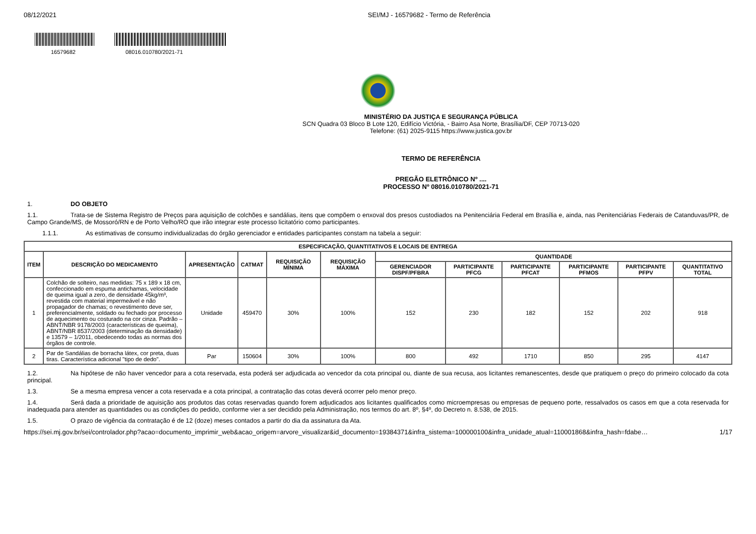08/12/2021 SEI/MJ - 16579682 - Termo de Referência
16579682 08016.010780/2021-71
MINISTÉRIO DA JUSTIÇA E SEGURANÇA PÚBLICA
SCN Quadra 03 Bloco B Lote 120, Edifício Victória, - Bairro Asa Norte, Brasília/DF, CEP 70713-020
Telefone: (61) 2025-9115 https://www.justica.gov.br
TERMO DE REFERÊNCIA
PREGÃO ELETRÔNICO Nº ....
PROCESSO Nº 08016.010780/2021-71
1. DO OBJETO
1.1. Trata-se de Sistema Registro de Preços para aquisição de colchões e sandálias, itens que compõem o enxoval dos presos custodiados na Penitenciária Federal em Brasília e, ainda, nas Penitenciárias Federais de Catanduvas/PR, de Campo Grande/MS, de Mossoró/RN e de Porto Velho/RO que irão integrar este processo licitatório como participantes.
1.1.1. As estimativas de consumo individualizadas do órgão gerenciador e entidades participantes constam na tabela a seguir:
| ESPECIFICAÇÃO, QUANTITATIVOS E LOCAIS DE ENTREGA | | | | | | | | | | | |
| --- | --- | --- | --- | --- | --- | --- | --- | --- | --- | --- | --- |
| ITEM | DESCRIÇÃO DO MEDICAMENTO | APRESENTAÇÃO | CATMAT | REQUISIÇÃO MÍNIMA | REQUISIÇÃO MÁXIMA | QUANTIDADE | | | | | |
| | | | | | | GERENCIADOR DISPF/PFBRA | PARTICIPANTE PFCG | PARTICIPANTE PFCAT | PARTICIPANTE PFMOS | PARTICIPANTE PFPV | QUANTITATIVO TOTAL |
| 1 | Colchão de solteiro, nas medidas: 75 x 189 x 18 cm, confeccionado em espuma antichamas, velocidade de queima igual a zero, de densidade 45kg/m³, revestida com material impermeável e não propagador de chamas; o revestimento deve ser, preferencialmente, soldado ou fechado por processo de aquecimento ou costurado na cor cinza. Padrão – ABNT/NBR 9178/2003 (características de queima), ABNT/NBR 8537/2003 (determinação da densidade) e 13579 – 1/2011, obedecendo todas as normas dos órgãos de controle. | Unidade | 459470 | 30% | 100% | 152 | 230 | 182 | 152 | 202 | 918 |
| 2 | Par de Sandálias de borracha látex, cor preta, duas tiras. Característica adicional "tipo de dedo". | Par | 150604 | 30% | 100% | 800 | 492 | 1710 | 850 | 295 | 4147 |
1.2. Na hipótese de não haver vencedor para a cota reservada, esta poderá ser adjudicada ao vencedor da cota principal ou, diante de sua recusa, aos licitantes remanescentes, desde que pratiquem o preço do primeiro colocado da cota principal.
1.3. Se a mesma empresa vencer a cota reservada e a cota principal, a contratação das cotas deverá ocorrer pelo menor preço.
1.4. Será dada a prioridade de aquisição aos produtos das cotas reservadas quando forem adjudicados aos licitantes qualificados como microempresas ou empresas de pequeno porte, ressalvados os casos em que a cota reservada for inadequada para atender as quantidades ou as condições do pedido, conforme vier a ser decidido pela Administração, nos termos do art. 8º, §4º, do Decreto n. 8.538, de 2015.
1.5. O prazo de vigência da contratação é de 12 (doze) meses contados a partir do dia da assinatura da Ata.
https://sei.mj.gov.br/sei/controlador.php?acao=documento_imprimir_web&acao_origem=arvore_visualizar&id_documento=19384371&infra_sistema=100000100&infra_unidade_atual=110001868&infra_hash=fdabe… 1/17